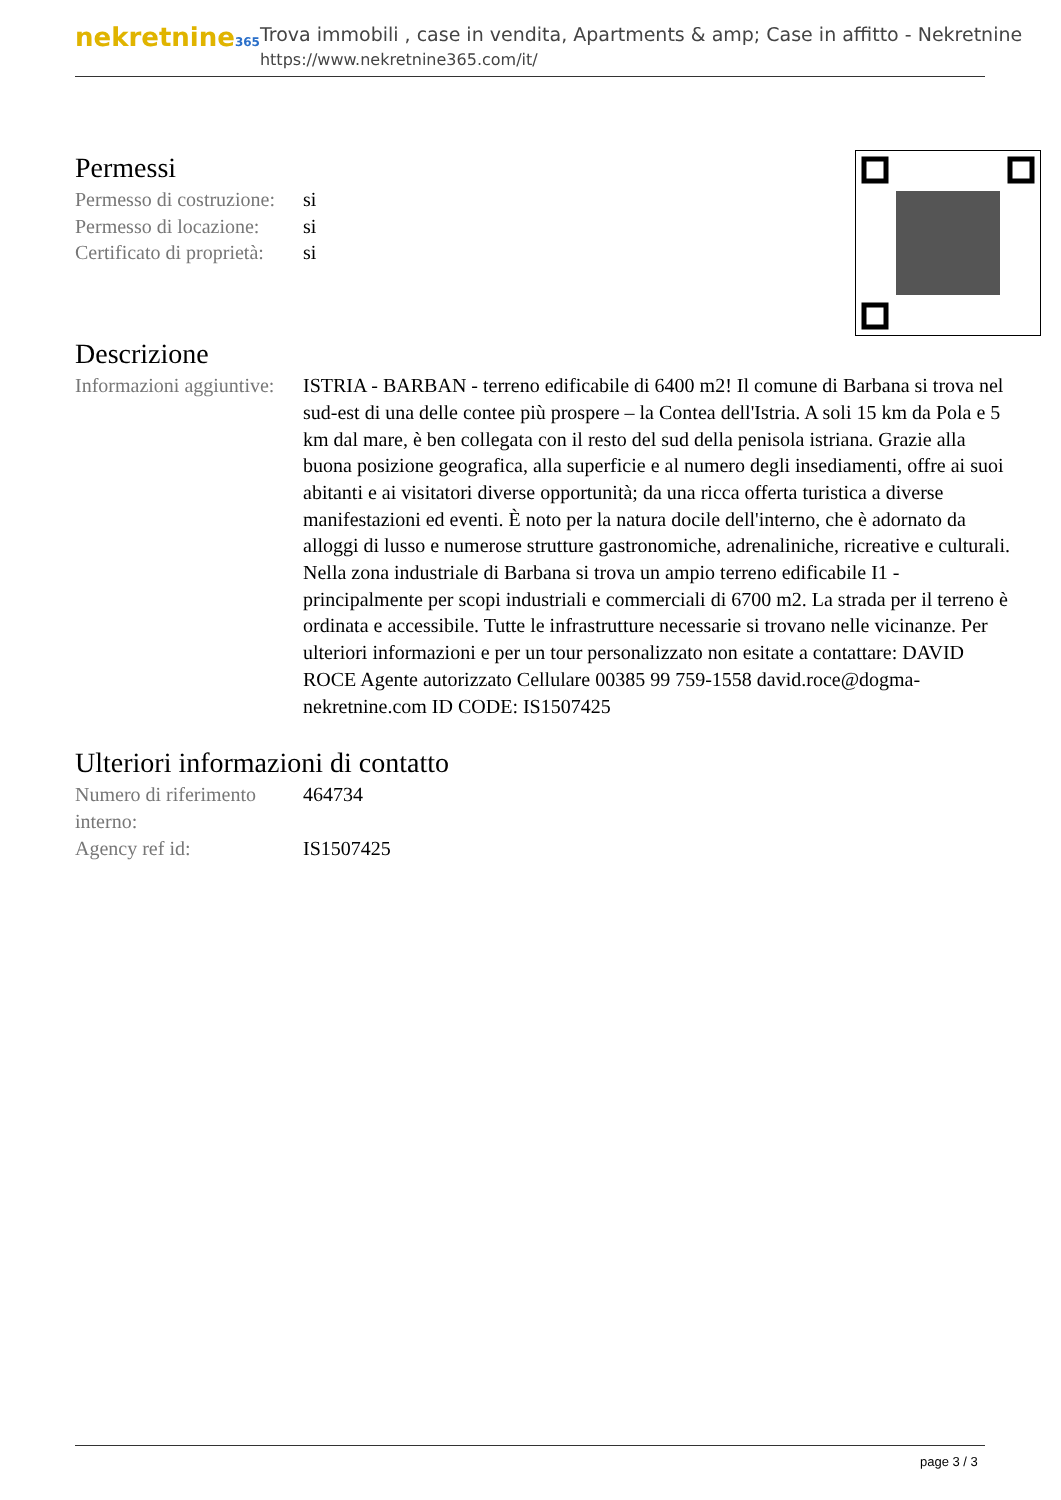nekretnine365
Trova immobili , case in vendita, Apartments & amp; Case in affitto - Nekretnine
https://www.nekretnine365.com/it/
Permessi
| Permesso di costruzione: | si |
| Permesso di locazione: | si |
| Certificato di proprietà: | si |
Descrizione
| Informazioni aggiuntive: | ISTRIA - BARBAN - terreno edificabile di 6400 m2! Il comune di Barbana si trova nel sud-est di una delle contee più prospere – la Contea dell'Istria. A soli 15 km da Pola e 5 km dal mare, è ben collegata con il resto del sud della penisola istriana. Grazie alla buona posizione geografica, alla superficie e al numero degli insediamenti, offre ai suoi abitanti e ai visitatori diverse opportunità; da una ricca offerta turistica a diverse manifestazioni ed eventi. È noto per la natura docile dell'interno, che è adornato da alloggi di lusso e numerose strutture gastronomiche, adrenaliniche, ricreative e culturali. Nella zona industriale di Barbana si trova un ampio terreno edificabile I1 - principalmente per scopi industriali e commerciali di 6700 m2. La strada per il terreno è ordinata e accessibile. Tutte le infrastrutture necessarie si trovano nelle vicinanze. Per ulteriori informazioni e per un tour personalizzato non esitate a contattare: DAVID ROCE Agente autorizzato Cellulare 00385 99 759-1558 david.roce@dogma-nekretnine.com ID CODE: IS1507425 |
Ulteriori informazioni di contatto
| Numero di riferimento interno: | 464734 |
| Agency ref id: | IS1507425 |
page 3 / 3